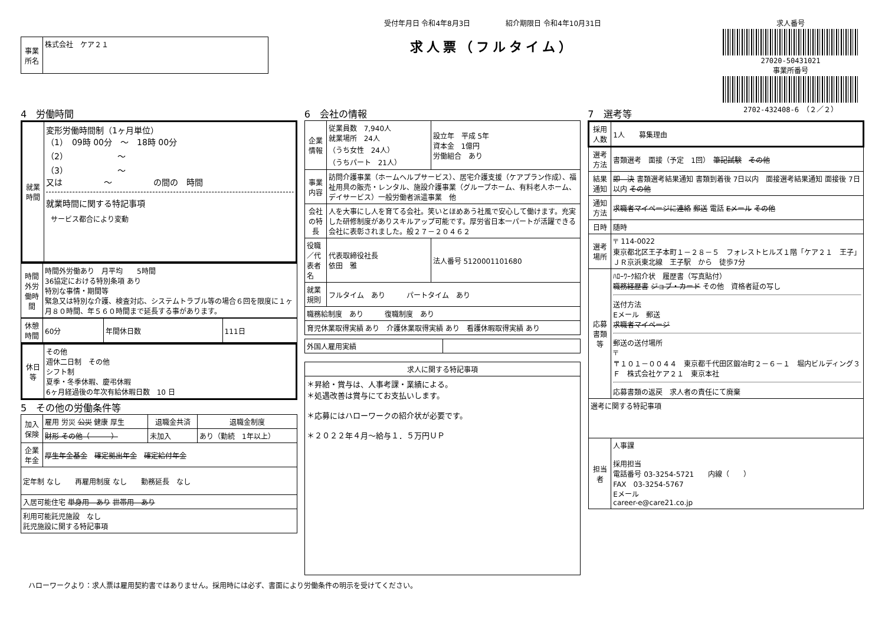| 事業所名 | 株式会社 ケア２１ |
受付年月日 令和4年8月3日　　　　　紹介期限日 令和4年10月31日
求人票（フルタイム）
求人番号
27020-50431021
事業所番号
2702-432408-6　（２／２）
4　労働時間
| 就業時間 | 変形労働時間制（1ヶ月単位） （1） 09時 00分 ～ 18時 00分 （2） ～ （3） ～ 又は ～ の間の 時間 就業時間に関する特記事項 サービス都合により変動 |
| 時間外労働時間 | 時間外労働あり 月平均 5時間 36協定における特別条項 あり 特別な事情・期間等 緊急又は特別な介護、検査対応、システムトラブル等の場合６回を限度に１ヶ月８０時間、年５６０時間まで延長する事があります。 |
| 休憩時間 | 60分 | 年間休日数 | 111日 |
| 休日等 | その他 週休二日制 その他 シフト制 夏季・冬季休暇、慶弔休暇 6ヶ月経過後の年次有給休暇日数 10 日 |
5　その他の労働条件等
| 加入保険 | 雇用 労災 公災 健康 厚生 | 退職金共済 | 退職金制度 |
| | 財形 その他（ ） | 未加入 | あり（勤続 1年以上） |
| 企業年金 | 厚生年金基金 確定拠出年金 確定給付年金 | | |
| 定年制 なし 再雇用制度 なし 勤務延長 なし | | | |
| 入居可能住宅 単身用 あり 世帯用 あり | | | |
| 利用可能託児施設 なし 託児施設に関する特記事項 | | | |
6　会社の情報
| 企業情報 | 従業員数 7,940人 就業場所 24人 （うち女性 24人） （うちパート 21人） | 設立年 平成 5年 資本金 1億円 労働組合 あり | |
| 事業内容 | 訪問介護事業（ホームヘルプサービス）、居宅介護支援（ケアプラン作成）、福祉用具の販売・レンタル、施設介護事業（グループホーム、有料老人ホーム、デイサービス）一般労働者派遣事業 他 | | |
| 会社の特長 | 人を大事にし人を育てる会社。笑いとほめあう社風で安心して働けます。充実した研修制度がありスキルアップ可能です。厚労省日本一パートが活躍できる会社に表彰されました。般２７－２０４６２ | | |
| 役職／代表者名 | 代表取締役社長 依田 雅 | | 法人番号 5120001101680 |
| 就業規則 | フルタイム あり パートタイム あり | | |
| 職務給制度 あり 復職制度 あり | | | |
| 育児休業取得実績 あり 介護休業取得実績 あり 看護休暇取得実績 あり | | | |
| 外国人雇用実績 | |
| 求人に関する特記事項 |
| --- |
| ＊昇給・賞与は、人事考課・業績による。 ＊処遇改善は賞与にてお支払いします。 ＊応募にはハローワークの紹介状が必要です。 ＊２０２２年４月～給与１．５万円ＵＰ |
7　選考等
| 採用人数 | 1人 募集理由 |
| 選考方法 | 書類選考 面接（予定 1回） 筆記試験 その他 |
| 結果通知 | 即 決 書類選考結果通知 書類到着後 7日以内 面接選考結果通知 面接後 7日以内 その他 |
| 通知方法 | 求職者マイページに連絡 郵送 電話 Eメール その他 |
| 日時 | 随時 |
| 選考場所 | 〒 114-0022 東京都北区王子本町１－２８－５ フォレストヒルズ１階「ケア２１ 王子」 ＪＲ京浜東北線 王子駅 から 徒歩7分 |
| 応募書類等 | ﾊﾛｰﾜｰｸ紹介状 履歴書（写真貼付） 職務経歴書 ジョブ・カード その他 資格者証の写し 送付方法 Eメール 郵送 求職者マイページ 郵送の送付場所 〒 〒１０１－００４４ 東京都千代田区鍛冶町２－６－１ 堀内ビルディング３Ｆ 株式会社ケア２１ 東京本社 応募書類の返戻 求人者の責任にて廃棄 |
| 選考に関する特記事項 | |
| 担当者 | 人事課 採用担当 電話番号 03-3254-5721 内線（ ） FAX 03-3254-5767 Eメール career-e@care21.co.jp |
ハローワークより：求人票は雇用契約書ではありません。採用時には必ず、書面により労働条件の明示を受けてください。